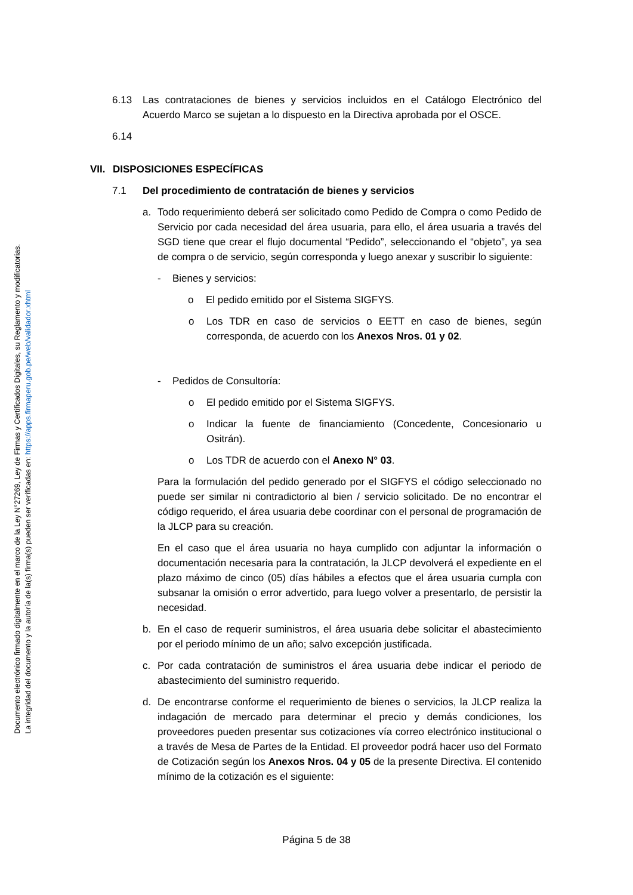Documento electrónico firmado digitalmente en el marco de la Ley N°27269, Ley de Firmas y Certificados Digitales, su Reglamento y modificatorias.
La integridad del documento y la autoría de la(s) firma(s) pueden ser verificadas en: https://apps.firmaperu.gob.pe/web/validador.xhtml
6.13 Las contrataciones de bienes y servicios incluidos en el Catálogo Electrónico del Acuerdo Marco se sujetan a lo dispuesto en la Directiva aprobada por el OSCE.
6.14
VII.
DISPOSICIONES ESPECÍFICAS
7.1 Del procedimiento de contratación de bienes y servicios
a. Todo requerimiento deberá ser solicitado como Pedido de Compra o como Pedido de Servicio por cada necesidad del área usuaria, para ello, el área usuaria a través del SGD tiene que crear el flujo documental “Pedido”, seleccionando el “objeto”, ya sea de compra o de servicio, según corresponda y luego anexar y suscribir lo siguiente:
- Bienes y servicios:
o El pedido emitido por el Sistema SIGFYS.
o Los TDR en caso de servicios o EETT en caso de bienes, según corresponda, de acuerdo con los Anexos Nros. 01 y 02.
- Pedidos de Consultoría:
o El pedido emitido por el Sistema SIGFYS.
o Indicar la fuente de financiamiento (Concedente, Concesionario u Ositrán).
o Los TDR de acuerdo con el Anexo N° 03.
Para la formulación del pedido generado por el SIGFYS el código seleccionado no puede ser similar ni contradictorio al bien / servicio solicitado. De no encontrar el código requerido, el área usuaria debe coordinar con el personal de programación de la JLCP para su creación.
En el caso que el área usuaria no haya cumplido con adjuntar la información o documentación necesaria para la contratación, la JLCP devolverá el expediente en el plazo máximo de cinco (05) días hábiles a efectos que el área usuaria cumpla con subsanar la omisión o error advertido, para luego volver a presentarlo, de persistir la necesidad.
b. En el caso de requerir suministros, el área usuaria debe solicitar el abastecimiento por el periodo mínimo de un año; salvo excepción justificada.
c. Por cada contratación de suministros el área usuaria debe indicar el periodo de abastecimiento del suministro requerido.
d. De encontrarse conforme el requerimiento de bienes o servicios, la JLCP realiza la indagación de mercado para determinar el precio y demás condiciones, los proveedores pueden presentar sus cotizaciones vía correo electrónico institucional o a través de Mesa de Partes de la Entidad. El proveedor podrá hacer uso del Formato de Cotización según los Anexos Nros. 04 y 05 de la presente Directiva. El contenido mínimo de la cotización es el siguiente:
Página 5 de 38